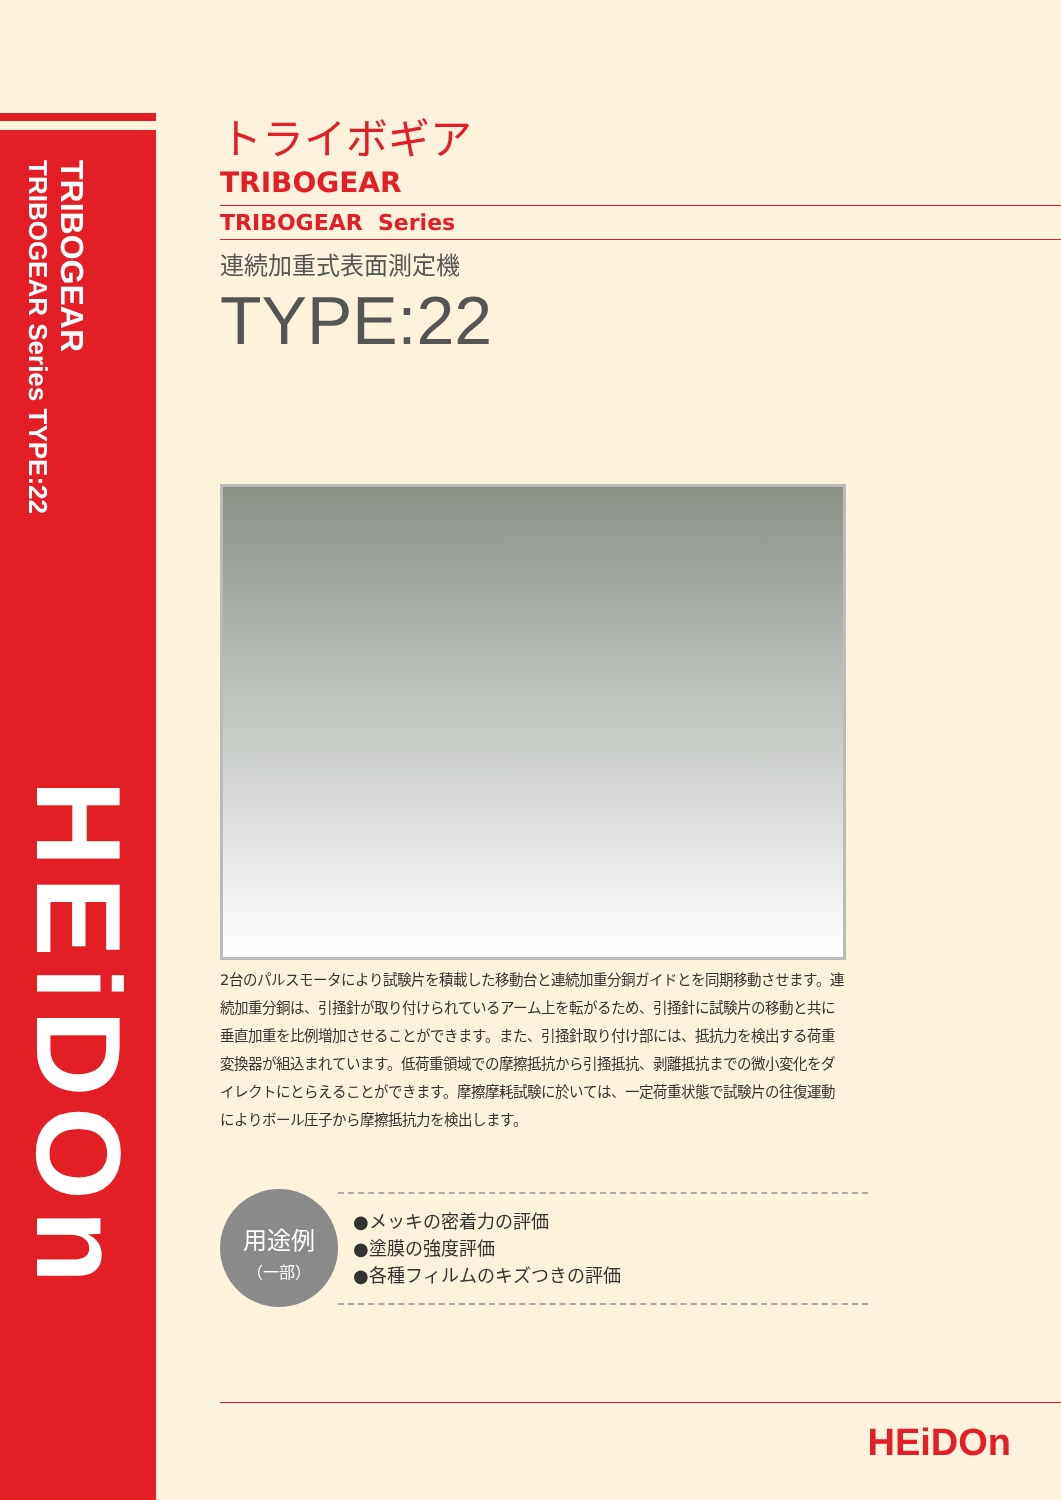TRIBOGEAR
TRIBOGEAR Series TYPE:22
HEiDOn
トライボギア
TRIBOGEAR
TRIBOGEAR Series
連続加重式表面測定機
TYPE:22
2台のパルスモータにより試験片を積載した移動台と連続加重分銅ガイドとを同期移動させます。連続加重分銅は、引掻針が取り付けられているアーム上を転がるため、引掻針に試験片の移動と共に垂直加重を比例増加させることができます。また、引掻針取り付け部には、抵抗力を検出する荷重変換器が組込まれています。低荷重領域での摩擦抵抗から引掻抵抗、剥離抵抗までの微小変化をダイレクトにとらえることができます。摩擦摩耗試験に於いては、一定荷重状態で試験片の往復運動によりボール圧子から摩擦抵抗力を検出します。
用途例
（一部）
●メッキの密着力の評価
●塗膜の強度評価
●各種フィルムのキズつきの評価
HEiDOn